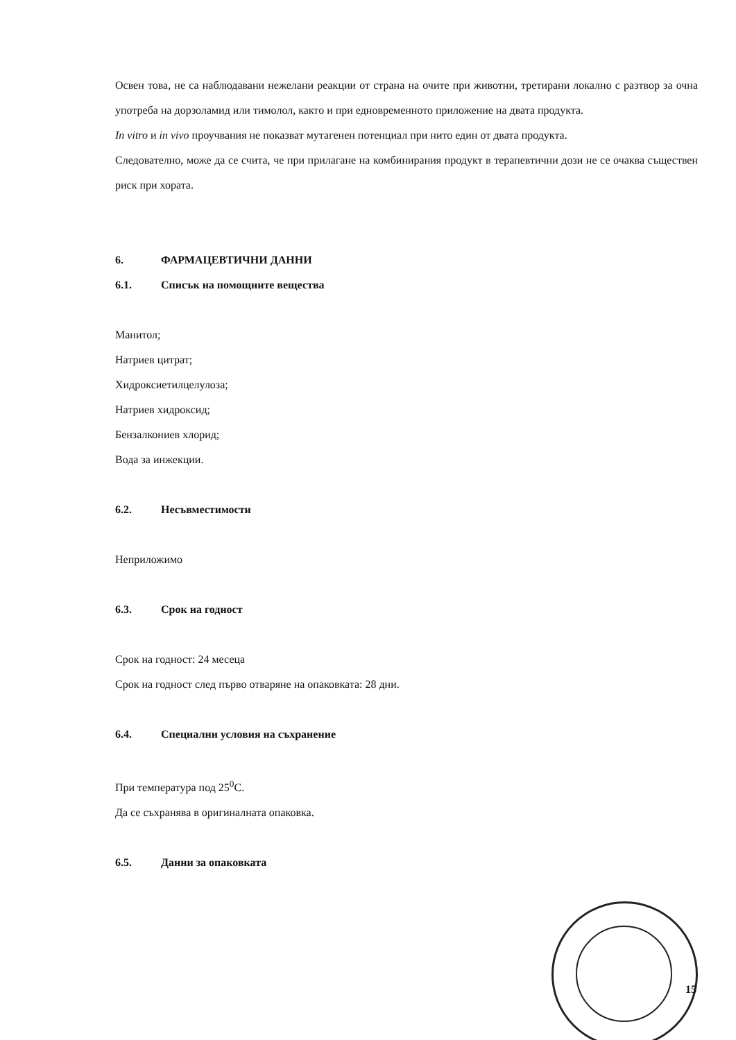Освен това, не са наблюдавани нежелани реакции от страна на очите при животни, третирани локално с разтвор за очна употреба на дорзоламид или тимолол, както и при едновременното приложение на двата продукта.
In vitro и in vivo проучвания не показват мутагенен потенциал при нито един от двата продукта.
Следователно, може да се счита, че при прилагане на комбинирания продукт в терапевтични дози не се очаква съществен риск при хората.
6. ФАРМАЦЕВТИЧНИ ДАННИ
6.1. Списък на помощните вещества
Манитол;
Натриев цитрат;
Хидроксиетилцелулоза;
Натриев хидроксид;
Бензалкониев хлорид;
Вода за инжекции.
6.2. Несъвместимости
Неприложимо
6.3. Срок на годност
Срок на годност: 24 месеца
Срок на годност след първо отваряне на опаковката: 28 дни.
6.4. Специални условия на съхранение
При температура под 25<sup>0</sup>C.
Да се съхранява в оригиналната опаковка.
6.5. Данни за опаковката
15